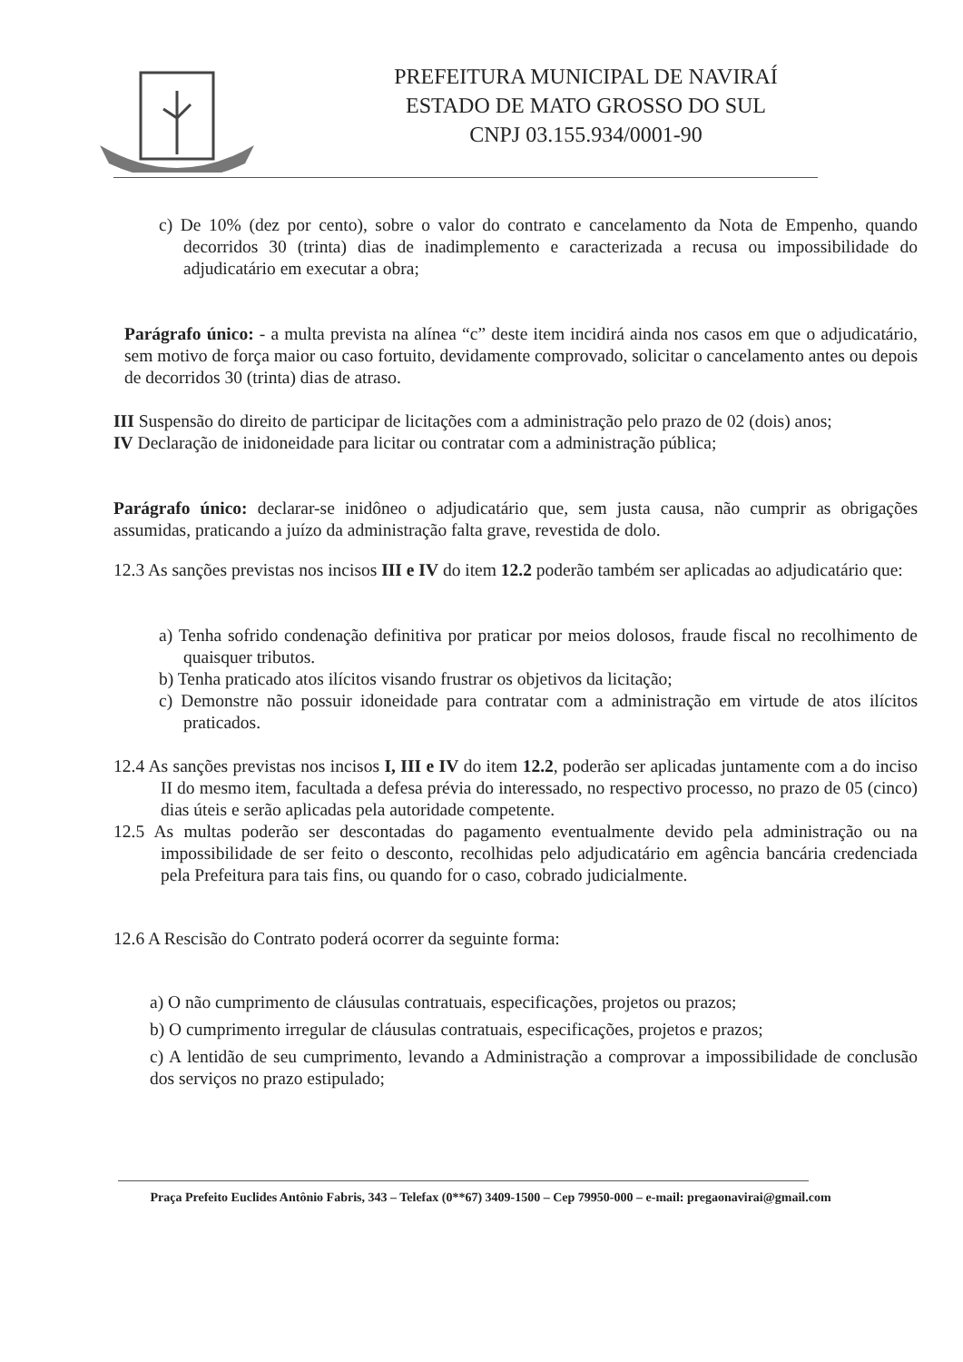PREFEITURA MUNICIPAL DE NAVIRAÍ
ESTADO DE MATO GROSSO DO SUL
CNPJ 03.155.934/0001-90
c) De 10% (dez por cento), sobre o valor do contrato e cancelamento da Nota de Empenho, quando decorridos 30 (trinta) dias de inadimplemento e caracterizada a recusa ou impossibilidade do adjudicatário em executar a obra;
Parágrafo único: - a multa prevista na alínea “c” deste item incidirá ainda nos casos em que o adjudicatário, sem motivo de força maior ou caso fortuito, devidamente comprovado, solicitar o cancelamento antes ou depois de decorridos 30 (trinta) dias de atraso.
III Suspensão do direito de participar de licitações com a administração pelo prazo de 02 (dois) anos;
IV Declaração de inidoneidade para licitar ou contratar com a administração pública;
Parágrafo único: declarar-se inidôneo o adjudicatário que, sem justa causa, não cumprir as obrigações assumidas, praticando a juízo da administração falta grave, revestida de dolo.
12.3 As sanções previstas nos incisos III e IV do item 12.2 poderão também ser aplicadas ao adjudicatário que:
a) Tenha sofrido condenação definitiva por praticar por meios dolosos, fraude fiscal no recolhimento de quaisquer tributos.
b) Tenha praticado atos ilícitos visando frustrar os objetivos da licitação;
c) Demonstre não possuir idoneidade para contratar com a administração em virtude de atos ilícitos praticados.
12.4 As sanções previstas nos incisos I, III e IV do item 12.2, poderão ser aplicadas juntamente com a do inciso II do mesmo item, facultada a defesa prévia do interessado, no respectivo processo, no prazo de 05 (cinco) dias úteis e serão aplicadas pela autoridade competente.
12.5 As multas poderão ser descontadas do pagamento eventualmente devido pela administração ou na impossibilidade de ser feito o desconto, recolhidas pelo adjudicatário em agência bancária credenciada pela Prefeitura para tais fins, ou quando for o caso, cobrado judicialmente.
12.6 A Rescisão do Contrato poderá ocorrer da seguinte forma:
a) O não cumprimento de cláusulas contratuais, especificações, projetos ou prazos;
b) O cumprimento irregular de cláusulas contratuais, especificações, projetos e prazos;
c) A lentidão de seu cumprimento, levando a Administração a comprovar a impossibilidade de conclusão dos serviços no prazo estipulado;
Praça Prefeito Euclides Antônio Fabris, 343 – Telefax (0**67) 3409-1500 – Cep 79950-000 – e-mail: pregaonavirai@gmail.com